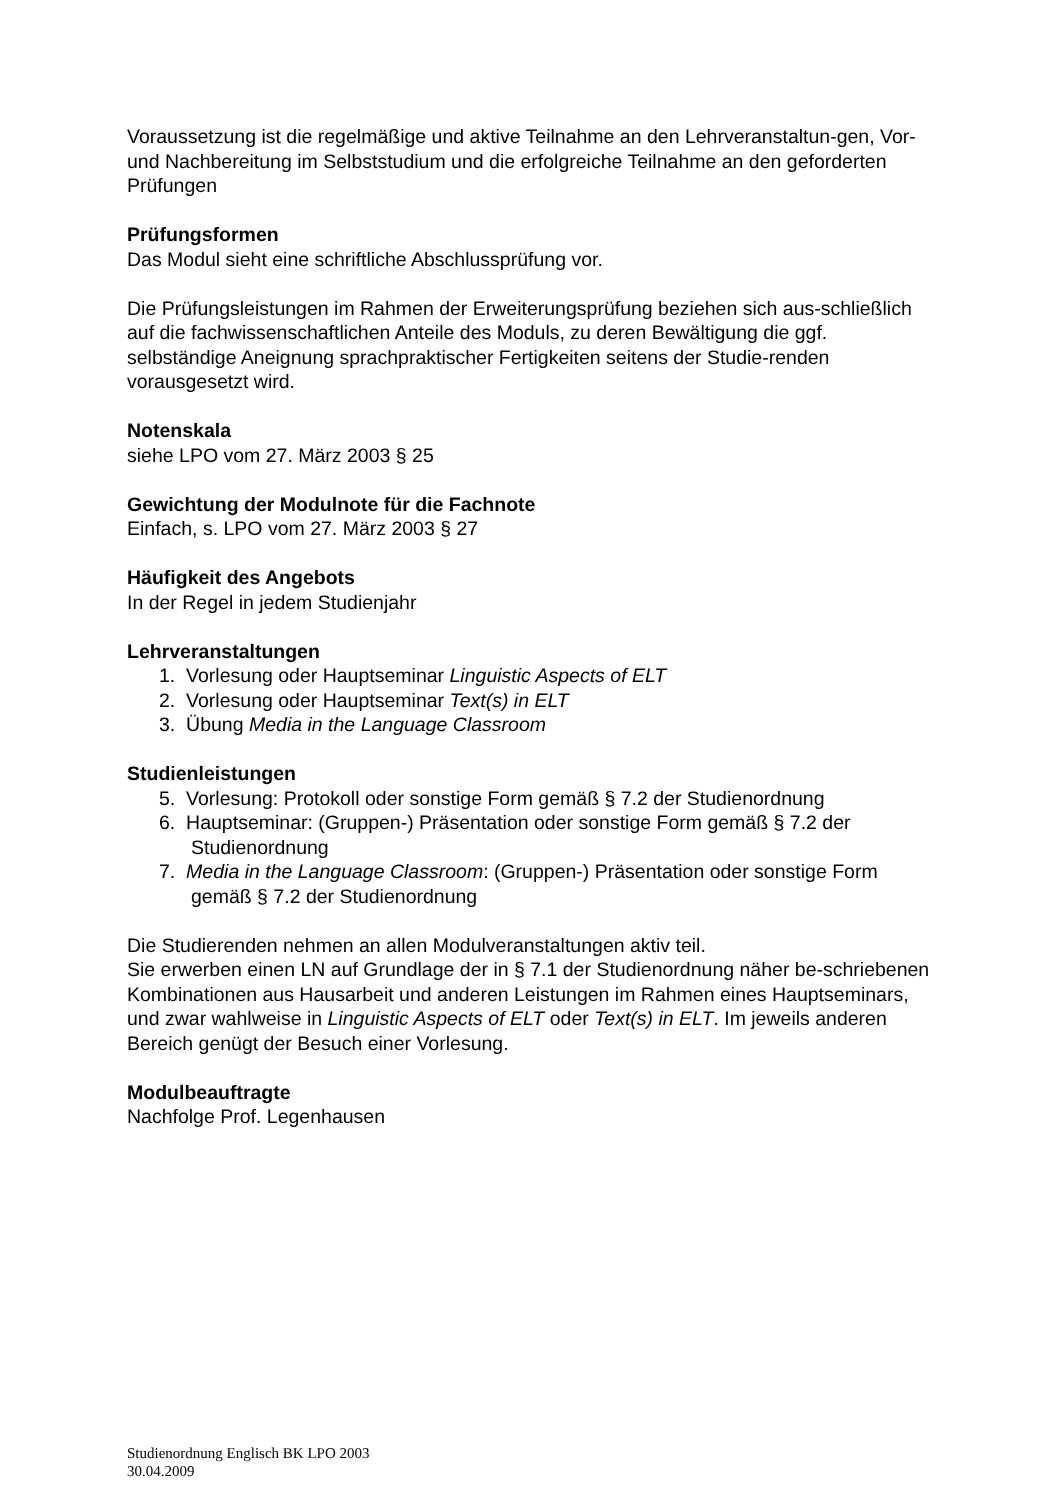Voraussetzung ist die regelmäßige und aktive Teilnahme an den Lehrveranstaltun-gen, Vor- und Nachbereitung im Selbststudium und die erfolgreiche Teilnahme an den geforderten Prüfungen
Prüfungsformen
Das Modul sieht eine schriftliche Abschlussprüfung vor.
Die Prüfungsleistungen im Rahmen der Erweiterungsprüfung beziehen sich aus-schließlich auf die fachwissenschaftlichen Anteile des Moduls, zu deren Bewältigung die ggf. selbständige Aneignung sprachpraktischer Fertigkeiten seitens der Studie-renden vorausgesetzt wird.
Notenskala
siehe LPO vom 27. März 2003 § 25
Gewichtung der Modulnote für die Fachnote
Einfach, s. LPO vom 27. März 2003 § 27
Häufigkeit des Angebots
In der Regel in jedem Studienjahr
Lehrveranstaltungen
1. Vorlesung oder Hauptseminar Linguistic Aspects of ELT
2. Vorlesung oder Hauptseminar Text(s) in ELT
3. Übung Media in the Language Classroom
Studienleistungen
5. Vorlesung: Protokoll oder sonstige Form gemäß § 7.2 der Studienordnung
6. Hauptseminar: (Gruppen-) Präsentation oder sonstige Form gemäß § 7.2 der Studienordnung
7. Media in the Language Classroom: (Gruppen-) Präsentation oder sonstige Form gemäß § 7.2 der Studienordnung
Die Studierenden nehmen an allen Modulveranstaltungen aktiv teil.
Sie erwerben einen LN auf Grundlage der in § 7.1 der Studienordnung näher be-schriebenen Kombinationen aus Hausarbeit und anderen Leistungen im Rahmen eines Hauptseminars, und zwar wahlweise in Linguistic Aspects of ELT oder Text(s) in ELT. Im jeweils anderen Bereich genügt der Besuch einer Vorlesung.
Modulbeauftragte
Nachfolge Prof. Legenhausen
Studienordnung Englisch BK LPO 2003
30.04.2009